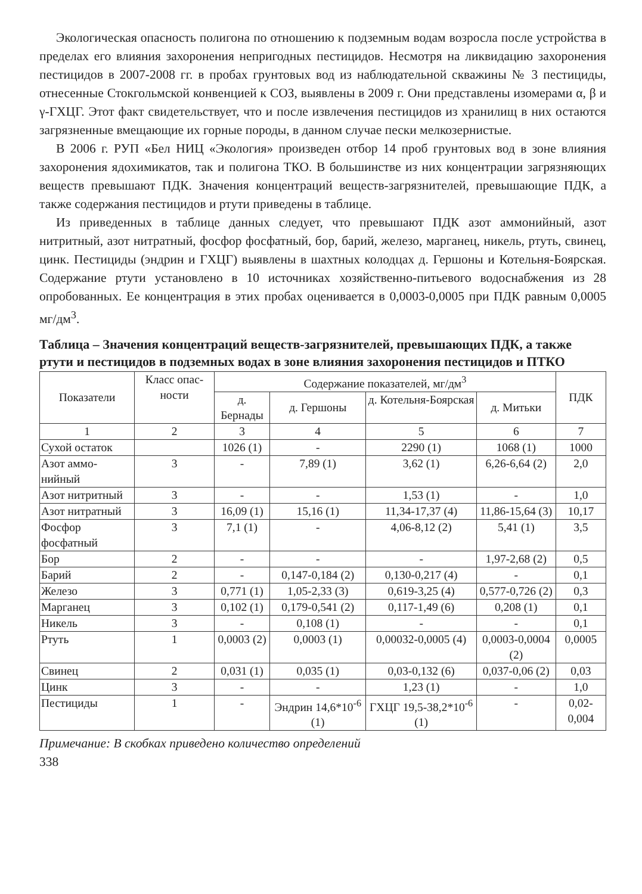Экологическая опасность полигона по отношению к подземным водам возросла после устройства в пределах его влияния захоронения непригодных пестицидов. Несмотря на ликвидацию захоронения пестицидов в 2007-2008 гг. в пробах грунтовых вод из наблюдательной скважины № 3 пестициды, отнесенные Стокгольмской конвенцией к СОЗ, выявлены в 2009 г. Они представлены изомерами α, β и γ-ГХЦГ. Этот факт свидетельствует, что и после извлечения пестицидов из хранилищ в них остаются загрязненные вмещающие их горные породы, в данном случае пески мелкозернистые.
В 2006 г. РУП «Бел НИЦ «Экология» произведен отбор 14 проб грунтовых вод в зоне влияния захоронения ядохимикатов, так и полигона ТКО. В большинстве из них концентрации загрязняющих веществ превышают ПДК. Значения концентраций веществ-загрязнителей, превышающие ПДК, а также содержания пестицидов и ртути приведены в таблице.
Из приведенных в таблице данных следует, что превышают ПДК азот аммонийный, азот нитритный, азот нитратный, фосфор фосфатный, бор, барий, железо, марганец, никель, ртуть, свинец, цинк. Пестициды (эндрин и ГХЦГ) выявлены в шахтных колодцах д. Гершоны и Котельня-Боярская. Содержание ртути установлено в 10 источниках хозяйственно-питьевого водоснабжения из 28 опробованных. Ее концентрация в этих пробах оценивается в 0,0003-0,0005 при ПДК равным 0,0005 мг/дм<sup>3</sup>.
Таблица – Значения концентраций веществ-загрязнителей, превышающих ПДК, а также ртути и пестицидов в подземных водах в зоне влияния захоронения пестицидов и ПТКО
| Показатели | Класс опас-ности | Содержание показателей, мг/дм<sup>3</sup> | | | | ПДК |
| --- | --- | --- | --- | --- | --- | --- |
| | | д. Бернады | д. Гершоны | д. Котельня-Боярская | д. Митьки | |
| 1 | 2 | 3 | 4 | 5 | 6 | 7 |
| Сухой остаток | | 1026 (1) | - | 2290 (1) | 1068 (1) | 1000 |
| Азот аммо-нийный | 3 | - | 7,89 (1) | 3,62 (1) | 6,26-6,64 (2) | 2,0 |
| Азот нитритный | 3 | - | - | 1,53 (1) | - | 1,0 |
| Азот нитратный | 3 | 16,09 (1) | 15,16 (1) | 11,34-17,37 (4) | 11,86-15,64 (3) | 10,17 |
| Фосфор фосфатный | 3 | 7,1 (1) | - | 4,06-8,12 (2) | 5,41 (1) | 3,5 |
| Бор | 2 | - | - | - | 1,97-2,68 (2) | 0,5 |
| Барий | 2 | - | 0,147-0,184 (2) | 0,130-0,217 (4) | - | 0,1 |
| Железо | 3 | 0,771 (1) | 1,05-2,33 (3) | 0,619-3,25 (4) | 0,577-0,726 (2) | 0,3 |
| Марганец | 3 | 0,102 (1) | 0,179-0,541 (2) | 0,117-1,49 (6) | 0,208 (1) | 0,1 |
| Никель | 3 | - | 0,108 (1) | - | - | 0,1 |
| Ртуть | 1 | 0,0003 (2) | 0,0003 (1) | 0,00032-0,0005 (4) | 0,0003-0,0004 (2) | 0,0005 |
| Свинец | 2 | 0,031 (1) | 0,035 (1) | 0,03-0,132 (6) | 0,037-0,06 (2) | 0,03 |
| Цинк | 3 | - | - | 1,23 (1) | - | 1,0 |
| Пестициды | 1 | - | Эндрин 14,6*10<sup>-6</sup> (1) | ГХЦГ 19,5-38,2*10<sup>-6</sup> (1) | - | 0,02-0,004 |
Примечание: В скобках приведено количество определений
338